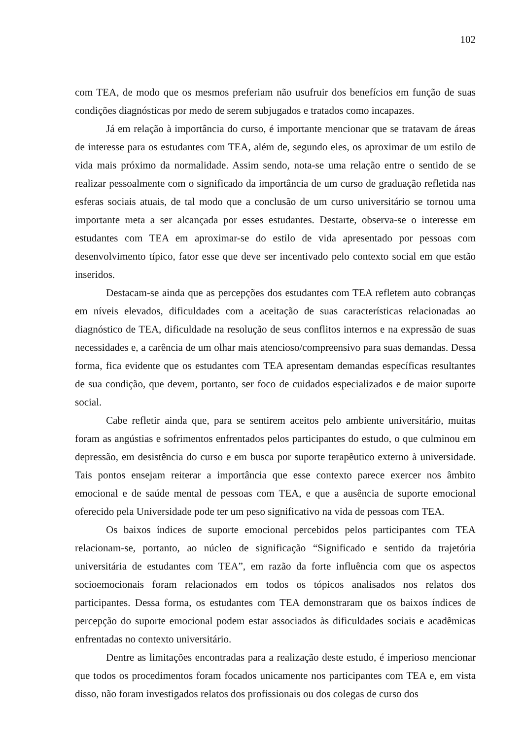102
com TEA, de modo que os mesmos preferiam não usufruir dos benefícios em função de suas condições diagnósticas por medo de serem subjugados e tratados como incapazes.
Já em relação à importância do curso, é importante mencionar que se tratavam de áreas de interesse para os estudantes com TEA, além de, segundo eles, os aproximar de um estilo de vida mais próximo da normalidade. Assim sendo, nota-se uma relação entre o sentido de se realizar pessoalmente com o significado da importância de um curso de graduação refletida nas esferas sociais atuais, de tal modo que a conclusão de um curso universitário se tornou uma importante meta a ser alcançada por esses estudantes. Destarte, observa-se o interesse em estudantes com TEA em aproximar-se do estilo de vida apresentado por pessoas com desenvolvimento típico, fator esse que deve ser incentivado pelo contexto social em que estão inseridos.
Destacam-se ainda que as percepções dos estudantes com TEA refletem auto cobranças em níveis elevados, dificuldades com a aceitação de suas características relacionadas ao diagnóstico de TEA, dificuldade na resolução de seus conflitos internos e na expressão de suas necessidades e, a carência de um olhar mais atencioso/compreensivo para suas demandas. Dessa forma, fica evidente que os estudantes com TEA apresentam demandas específicas resultantes de sua condição, que devem, portanto, ser foco de cuidados especializados e de maior suporte social.
Cabe refletir ainda que, para se sentirem aceitos pelo ambiente universitário, muitas foram as angústias e sofrimentos enfrentados pelos participantes do estudo, o que culminou em depressão, em desistência do curso e em busca por suporte terapêutico externo à universidade. Tais pontos ensejam reiterar a importância que esse contexto parece exercer nos âmbito emocional e de saúde mental de pessoas com TEA, e que a ausência de suporte emocional oferecido pela Universidade pode ter um peso significativo na vida de pessoas com TEA.
Os baixos índices de suporte emocional percebidos pelos participantes com TEA relacionam-se, portanto, ao núcleo de significação “Significado e sentido da trajetória universitária de estudantes com TEA”, em razão da forte influência com que os aspectos socioemocionais foram relacionados em todos os tópicos analisados nos relatos dos participantes. Dessa forma, os estudantes com TEA demonstraram que os baixos índices de percepção do suporte emocional podem estar associados às dificuldades sociais e acadêmicas enfrentadas no contexto universitário.
Dentre as limitações encontradas para a realização deste estudo, é imperioso mencionar que todos os procedimentos foram focados unicamente nos participantes com TEA e, em vista disso, não foram investigados relatos dos profissionais ou dos colegas de curso dos